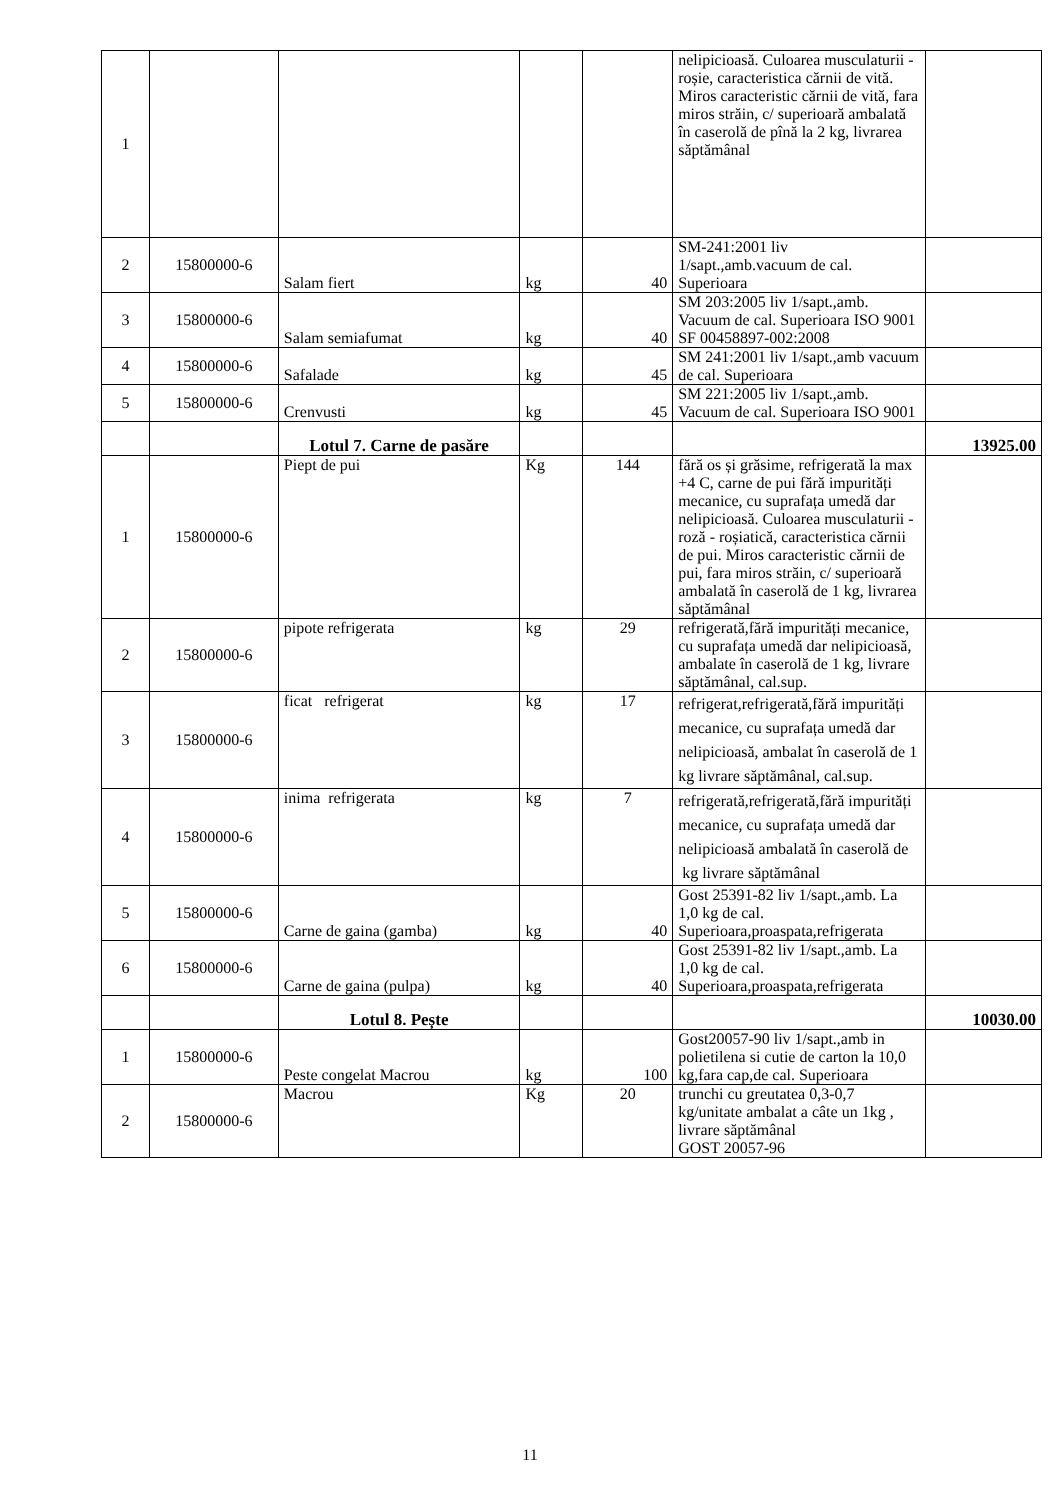| 1 | | | | | nelipicioasă. Culoarea musculaturii - roșie, caracteristica cărnii de vită. Miros caracteristic cărnii de vită, fara miros străin, c/ superioară ambalată în caserolă de pînă la 2 kg, livrarea săptămânal | |
| 2 | 15800000-6 | Salam fiert | kg | 40 | SM-241:2001 liv 1/sapt.,amb.vacuum de cal. Superioara | |
| 3 | 15800000-6 | Salam semiafumat | kg | 40 | SM 203:2005 liv 1/sapt.,amb. Vacuum de cal. Superioara ISO 9001 SF 00458897-002:2008 | |
| 4 | 15800000-6 | Safalade | kg | 45 | SM 241:2001 liv 1/sapt.,amb vacuum de cal. Superioara | |
| 5 | 15800000-6 | Crenvusti | kg | 45 | SM 221:2005 liv 1/sapt.,amb. Vacuum de cal. Superioara ISO 9001 | |
| | | Lotul 7. Carne de pasăre | | | | 13925.00 |
| 1 | 15800000-6 | Piept de pui | Kg | 144 | fără os și grăsime, refrigerată la max +4 C, carne de pui fără impurități mecanice, cu suprafața umedă dar nelipicioasă. Culoarea musculaturii - roză - roșiatică, caracteristica cărnii de pui. Miros caracteristic cărnii de pui, fara miros străin, c/ superioară ambalată în caserolă de 1 kg, livrarea săptămânal | |
| 2 | 15800000-6 | pipote refrigerata | kg | 29 | refrigerată,fără impurități mecanice, cu suprafața umedă dar nelipicioasă, ambalate în caserolă de 1 kg, livrare săptămânal, cal.sup. | |
| 3 | 15800000-6 | ficat refrigerat | kg | 17 | refrigerat,refrigerată,fără impurități mecanice, cu suprafața umedă dar nelipicioasă, ambalat în caserolă de 1 kg livrare săptămânal, cal.sup. | |
| 4 | 15800000-6 | inima refrigerata | kg | 7 | refrigerată,refrigerată,fără impurități mecanice, cu suprafața umedă dar nelipicioasă ambalată în caserolă de kg livrare săptămânal | |
| 5 | 15800000-6 | Carne de gaina (gamba) | kg | 40 | Gost 25391-82 liv 1/sapt.,amb. La 1,0 kg de cal. Superioara,proaspata,refrigerata | |
| 6 | 15800000-6 | Carne de gaina (pulpa) | kg | 40 | Gost 25391-82 liv 1/sapt.,amb. La 1,0 kg de cal. Superioara,proaspata,refrigerata | |
| | | Lotul 8. Pește | | | | 10030.00 |
| 1 | 15800000-6 | Peste congelat Macrou | kg | 100 | Gost20057-90 liv 1/sapt.,amb in polietilena si cutie de carton la 10,0 kg,fara cap,de cal. Superioara | |
| 2 | 15800000-6 | Macrou | Kg | 20 | trunchi cu greutatea 0,3-0,7 kg/unitate ambalat a câte un 1kg , livrare săptămânal GOST 20057-96 | |
11